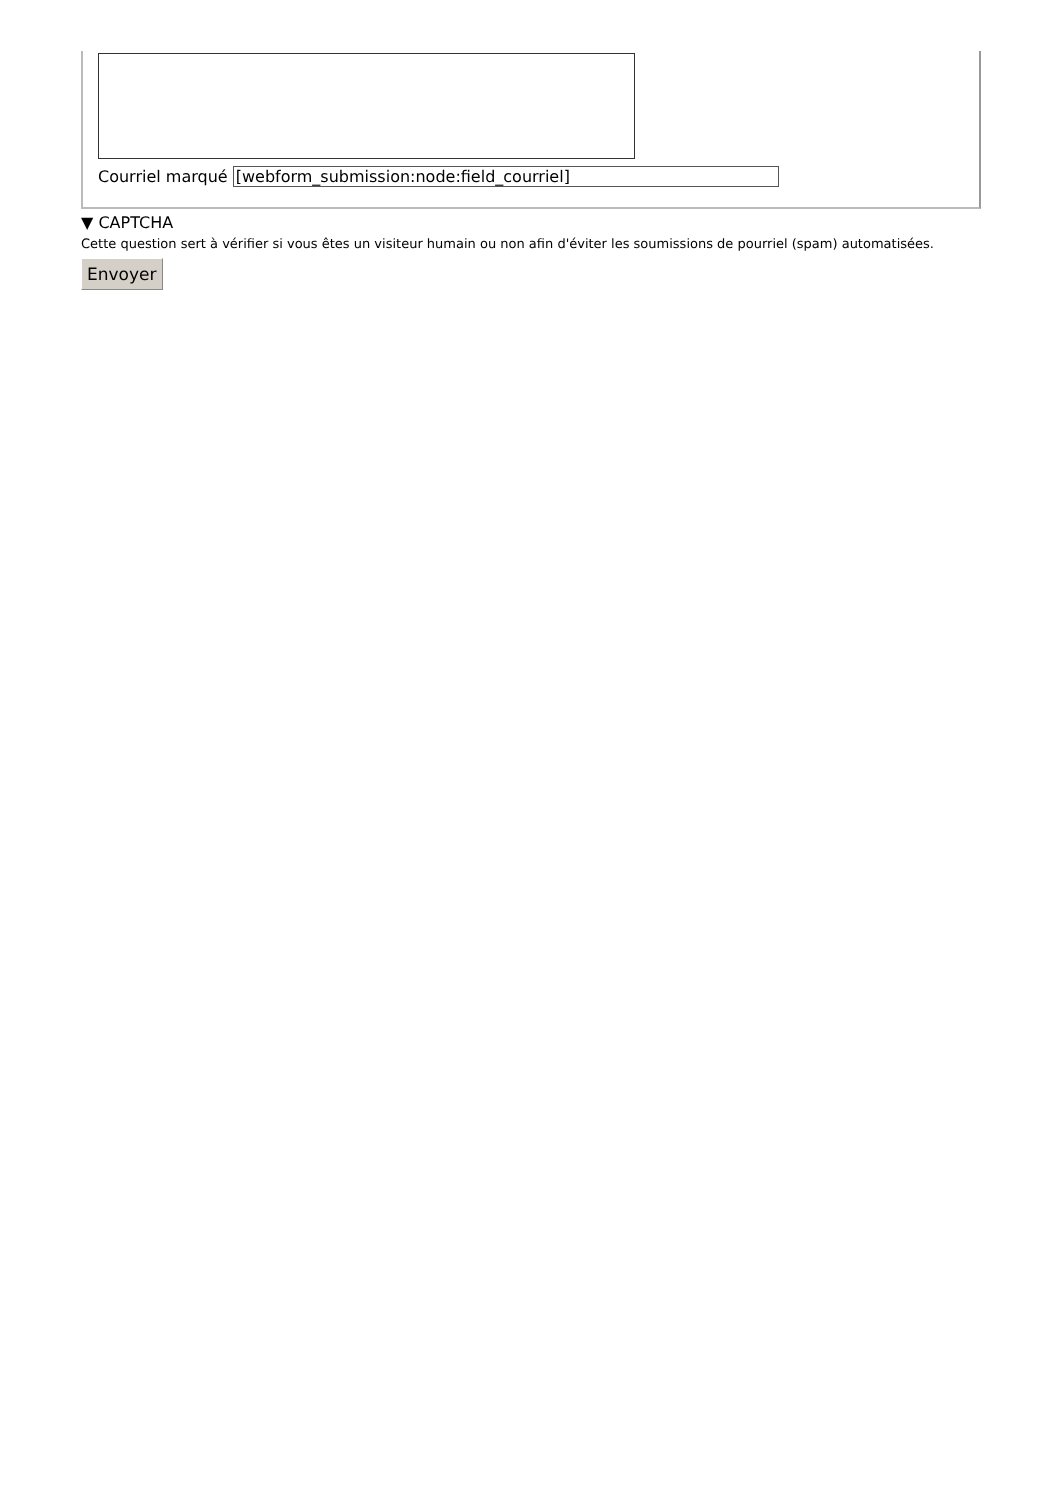Courriel marqué [webform_submission:node:field_courriel]
▼ CAPTCHA
Cette question sert à vérifier si vous êtes un visiteur humain ou non afin d'éviter les soumissions de pourriel (spam) automatisées.
Envoyer